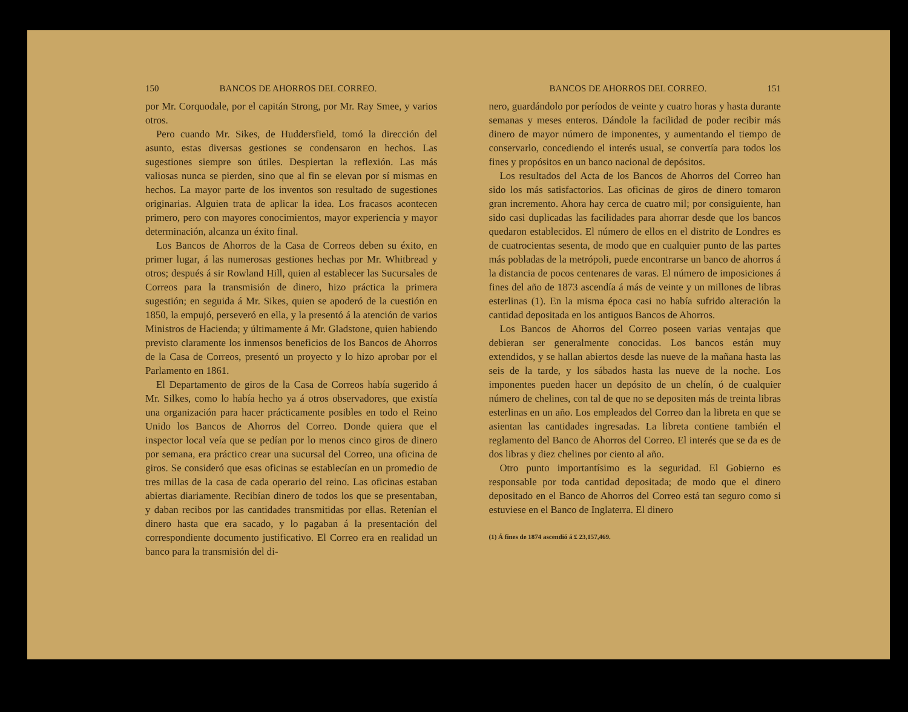150 BANCOS DE AHORROS DEL CORREO.
por Mr. Corquodale, por el capitán Strong, por Mr. Ray Smee, y varios otros.
Pero cuando Mr. Sikes, de Huddersfield, tomó la dirección del asunto, estas diversas gestiones se condensaron en hechos. Las sugestiones siempre son útiles. Despiertan la reflexión. Las más valiosas nunca se pierden, sino que al fin se elevan por sí mismas en hechos. La mayor parte de los inventos son resultado de sugestiones originarias. Alguien trata de aplicar la idea. Los fracasos acontecen primero, pero con mayores conocimientos, mayor experiencia y mayor determinación, alcanza un éxito final.
Los Bancos de Ahorros de la Casa de Correos deben su éxito, en primer lugar, á las numerosas gestiones hechas por Mr. Whitbread y otros; después á sir Rowland Hill, quien al establecer las Sucursales de Correos para la transmisión de dinero, hizo práctica la primera sugestión; en seguida á Mr. Sikes, quien se apoderó de la cuestión en 1850, la empujó, perseveró en ella, y la presentó á la atención de varios Ministros de Hacienda; y últimamente á Mr. Gladstone, quien habiendo previsto claramente los inmensos beneficios de los Bancos de Ahorros de la Casa de Correos, presentó un proyecto y lo hizo aprobar por el Parlamento en 1861.
El Departamento de giros de la Casa de Correos había sugerido á Mr. Silkes, como lo había hecho ya á otros observadores, que existía una organización para hacer prácticamente posibles en todo el Reino Unido los Bancos de Ahorros del Correo. Donde quiera que el inspector local veía que se pedían por lo menos cinco giros de dinero por semana, era práctico crear una sucursal del Correo, una oficina de giros. Se consideró que esas oficinas se establecían en un promedio de tres millas de la casa de cada operario del reino. Las oficinas estaban abiertas diariamente. Recibían dinero de todos los que se presentaban, y daban recibos por las cantidades transmitidas por ellas. Retenían el dinero hasta que era sacado, y lo pagaban á la presentación del correspondiente documento justificativo. El Correo era en realidad un banco para la transmisión del di-
BANCOS DE AHORROS DEL CORREO. 151
nero, guardándolo por períodos de veinte y cuatro horas y hasta durante semanas y meses enteros. Dándole la facilidad de poder recibir más dinero de mayor número de imponentes, y aumentando el tiempo de conservarlo, concediendo el interés usual, se convertía para todos los fines y propósitos en un banco nacional de depósitos.
Los resultados del Acta de los Bancos de Ahorros del Correo han sido los más satisfactorios. Las oficinas de giros de dinero tomaron gran incremento. Ahora hay cerca de cuatro mil; por consiguiente, han sido casi duplicadas las facilidades para ahorrar desde que los bancos quedaron establecidos. El número de ellos en el distrito de Londres es de cuatrocientas sesenta, de modo que en cualquier punto de las partes más pobladas de la metrópoli, puede encontrarse un banco de ahorros á la distancia de pocos centenares de varas. El número de imposiciones á fines del año de 1873 ascendía á más de veinte y un millones de libras esterlinas (1). En la misma época casi no había sufrido alteración la cantidad depositada en los antiguos Bancos de Ahorros.
Los Bancos de Ahorros del Correo poseen varias ventajas que debieran ser generalmente conocidas. Los bancos están muy extendidos, y se hallan abiertos desde las nueve de la mañana hasta las seis de la tarde, y los sábados hasta las nueve de la noche. Los imponentes pueden hacer un depósito de un chelín, ó de cualquier número de chelines, con tal de que no se depositen más de treinta libras esterlinas en un año. Los empleados del Correo dan la libreta en que se asientan las cantidades ingresadas. La libreta contiene también el reglamento del Banco de Ahorros del Correo. El interés que se da es de dos libras y diez chelines por ciento al año.
Otro punto importantísimo es la seguridad. El Gobierno es responsable por toda cantidad depositada; de modo que el dinero depositado en el Banco de Ahorros del Correo está tan seguro como si estuviese en el Banco de Inglaterra. El dinero
(1) Á fines de 1874 ascendió á £ 23,157,469.